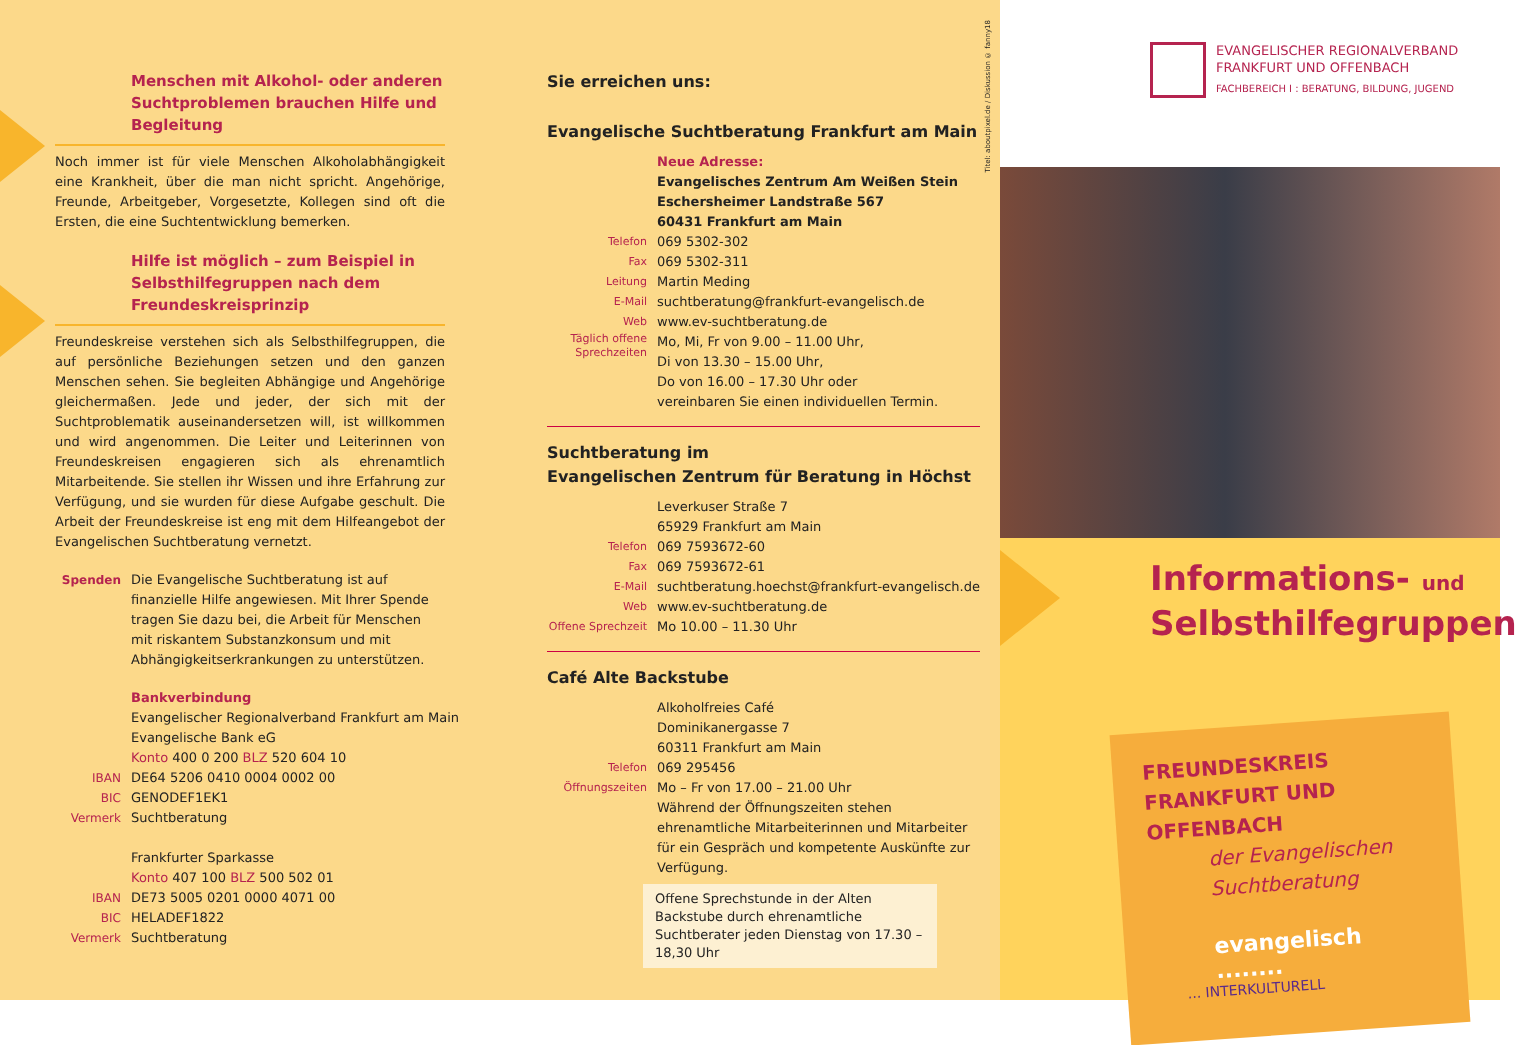Menschen mit Alkohol- oder anderen Suchtproblemen brauchen Hilfe und Begleitung
Noch immer ist für viele Menschen Alkoholabhängigkeit eine Krankheit, über die man nicht spricht. Angehörige, Freunde, Arbeitgeber, Vorgesetzte, Kollegen sind oft die Ersten, die eine Suchtentwicklung bemerken.
Hilfe ist möglich – zum Beispiel in Selbsthilfegruppen nach dem Freundeskreisprinzip
Freundeskreise verstehen sich als Selbsthilfegruppen, die auf persönliche Beziehungen setzen und den ganzen Menschen sehen. Sie begleiten Abhängige und Angehörige gleichermaßen. Jede und jeder, der sich mit der Suchtproblematik auseinandersetzen will, ist willkommen und wird angenommen. Die Leiter und Leiterinnen von Freundeskreisen engagieren sich als ehrenamtlich Mitarbeitende. Sie stellen ihr Wissen und ihre Erfahrung zur Verfügung, und sie wurden für diese Aufgabe geschult. Die Arbeit der Freundeskreise ist eng mit dem Hilfeangebot der Evangelischen Suchtberatung vernetzt.
Spenden Die Evangelische Suchtberatung ist auf finanzielle Hilfe angewiesen. Mit Ihrer Spende tragen Sie dazu bei, die Arbeit für Menschen mit riskantem Substanzkonsum und mit Abhängigkeitserkrankungen zu unterstützen.
Bankverbindung
Evangelischer Regionalverband Frankfurt am Main
Evangelische Bank eG
Konto 400 0 200 BLZ 520 604 10
IBAN DE64 5206 0410 0004 0002 00
BIC GENODEF1EK1
Vermerk Suchtberatung
Frankfurter Sparkasse
Konto 407 100 BLZ 500 502 01
IBAN DE73 5005 0201 0000 4071 00
BIC HELADEF1822
Vermerk Suchtberatung
Sie erreichen uns:
Evangelische Suchtberatung Frankfurt am Main
Neue Adresse:
Evangelisches Zentrum Am Weißen Stein
Eschersheimer Landstraße 567
60431 Frankfurt am Main
Telefon
069 5302-302
Fax
069 5302-311
Leitung
Martin Meding
E-Mail
suchtberatung@frankfurt-evangelisch.de
Web
www.ev-suchtberatung.de
Täglich offene Sprechzeiten
Mo, Mi, Fr von 9.00 – 11.00 Uhr,
Di von 13.30 – 15.00 Uhr,
Do von 16.00 – 17.30 Uhr oder
vereinbaren Sie einen individuellen Termin.
Suchtberatung im
Evangelischen Zentrum für Beratung in Höchst
Leverkuser Straße 7
65929 Frankfurt am Main
Telefon
069 7593672-60
Fax
069 7593672-61
E-Mail
suchtberatung.hoechst@frankfurt-evangelisch.de
Web
www.ev-suchtberatung.de
Offene Sprechzeit
Mo 10.00 – 11.30 Uhr
Café Alte Backstube
Alkoholfreies Café
Dominikanergasse 7
60311 Frankfurt am Main
Telefon
069 295456
Öffnungszeiten
Mo – Fr von 17.00 – 21.00 Uhr
Während der Öffnungszeiten stehen ehrenamtliche Mitarbeiterinnen und Mitarbeiter für ein Gespräch und kompetente Auskünfte zur Verfügung.
Offene Sprechstunde in der Alten Backstube durch ehrenamtliche Suchtberater jeden Dienstag von 17.30 – 18,30 Uhr
Titel: aboutpixel.de / Diskussion © fanny18
EVANGELISCHER REGIONALVERBAND
FRANKFURT UND OFFENBACH
FACHBEREICH I : BERATUNG, BILDUNG, JUGEND
Informations- und
Selbsthilfegruppen
FREUNDESKREIS
FRANKFURT UND
OFFENBACH
der Evangelischen
Suchtberatung
evangelisch ........
... INTERKULTURELL